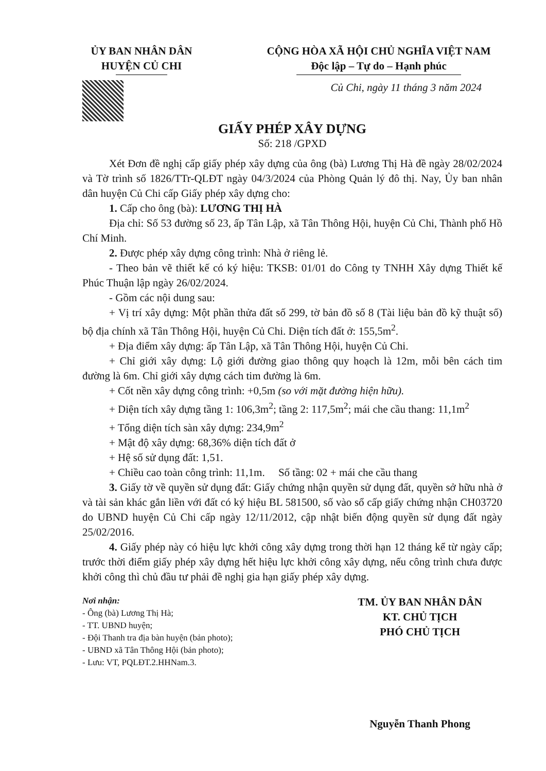ỦY BAN NHÂN DÂN
HUYỆN CỦ CHI
CỘNG HÒA XÃ HỘI CHỦ NGHĨA VIỆT NAM
Độc lập – Tự do – Hạnh phúc
Củ Chi, ngày 11 tháng 3 năm 2024
GIẤY PHÉP XÂY DỰNG
Số: 218 /GPXD
Xét Đơn đề nghị cấp giấy phép xây dựng của ông (bà) Lương Thị Hà đề ngày 28/02/2024 và Tờ trình số 1826/TTr-QLĐT ngày 04/3/2024 của Phòng Quản lý đô thị. Nay, Ủy ban nhân dân huyện Củ Chi cấp Giấy phép xây dựng cho:
1. Cấp cho ông (bà): LƯƠNG THỊ HÀ
Địa chỉ: Số 53 đường số 23, ấp Tân Lập, xã Tân Thông Hội, huyện Củ Chi, Thành phố Hồ Chí Minh.
2. Được phép xây dựng công trình: Nhà ở riêng lẻ.
- Theo bản vẽ thiết kế có ký hiệu: TKSB: 01/01 do Công ty TNHH Xây dựng Thiết kế Phúc Thuận lập ngày 26/02/2024.
- Gồm các nội dung sau:
+ Vị trí xây dựng: Một phần thửa đất số 299, tờ bản đồ số 8 (Tài liệu bản đồ kỹ thuật số) bộ địa chính xã Tân Thông Hội, huyện Củ Chi. Diện tích đất ở: 155,5m<sup>2</sup>.
+ Địa điểm xây dựng: ấp Tân Lập, xã Tân Thông Hội, huyện Củ Chi.
+ Chỉ giới xây dựng: Lộ giới đường giao thông quy hoạch là 12m, mỗi bên cách tim đường là 6m. Chỉ giới xây dựng cách tim đường là 6m.
+ Cốt nền xây dựng công trình: +0,5m (so với mặt đường hiện hữu).
+ Diện tích xây dựng tầng 1: 106,3m<sup>2</sup>; tầng 2: 117,5m<sup>2</sup>; mái che cầu thang: 11,1m<sup>2</sup>
+ Tổng diện tích sàn xây dựng: 234,9m<sup>2</sup>
+ Mật độ xây dựng: 68,36% diện tích đất ở
+ Hệ số sử dụng đất: 1,51.
+ Chiều cao toàn công trình: 11,1m. Số tầng: 02 + mái che cầu thang
3. Giấy tờ về quyền sử dụng đất: Giấy chứng nhận quyền sử dụng đất, quyền sở hữu nhà ở và tài sản khác gắn liền với đất có ký hiệu BL 581500, số vào sổ cấp giấy chứng nhận CH03720 do UBND huyện Củ Chi cấp ngày 12/11/2012, cập nhật biến động quyền sử dụng đất ngày 25/02/2016.
4. Giấy phép này có hiệu lực khởi công xây dựng trong thời hạn 12 tháng kể từ ngày cấp; trước thời điểm giấy phép xây dựng hết hiệu lực khởi công xây dựng, nếu công trình chưa được khởi công thì chủ đầu tư phải đề nghị gia hạn giấy phép xây dựng.
Nơi nhận:
- Ông (bà) Lương Thị Hà;
- TT. UBND huyện;
- Đội Thanh tra địa bàn huyện (bản photo);
- UBND xã Tân Thông Hội (bản photo);
- Lưu: VT, PQLĐT.2.HHNam.3.
TM. ỦY BAN NHÂN DÂN
KT. CHỦ TỊCH
PHÓ CHỦ TỊCH
Nguyễn Thanh Phong